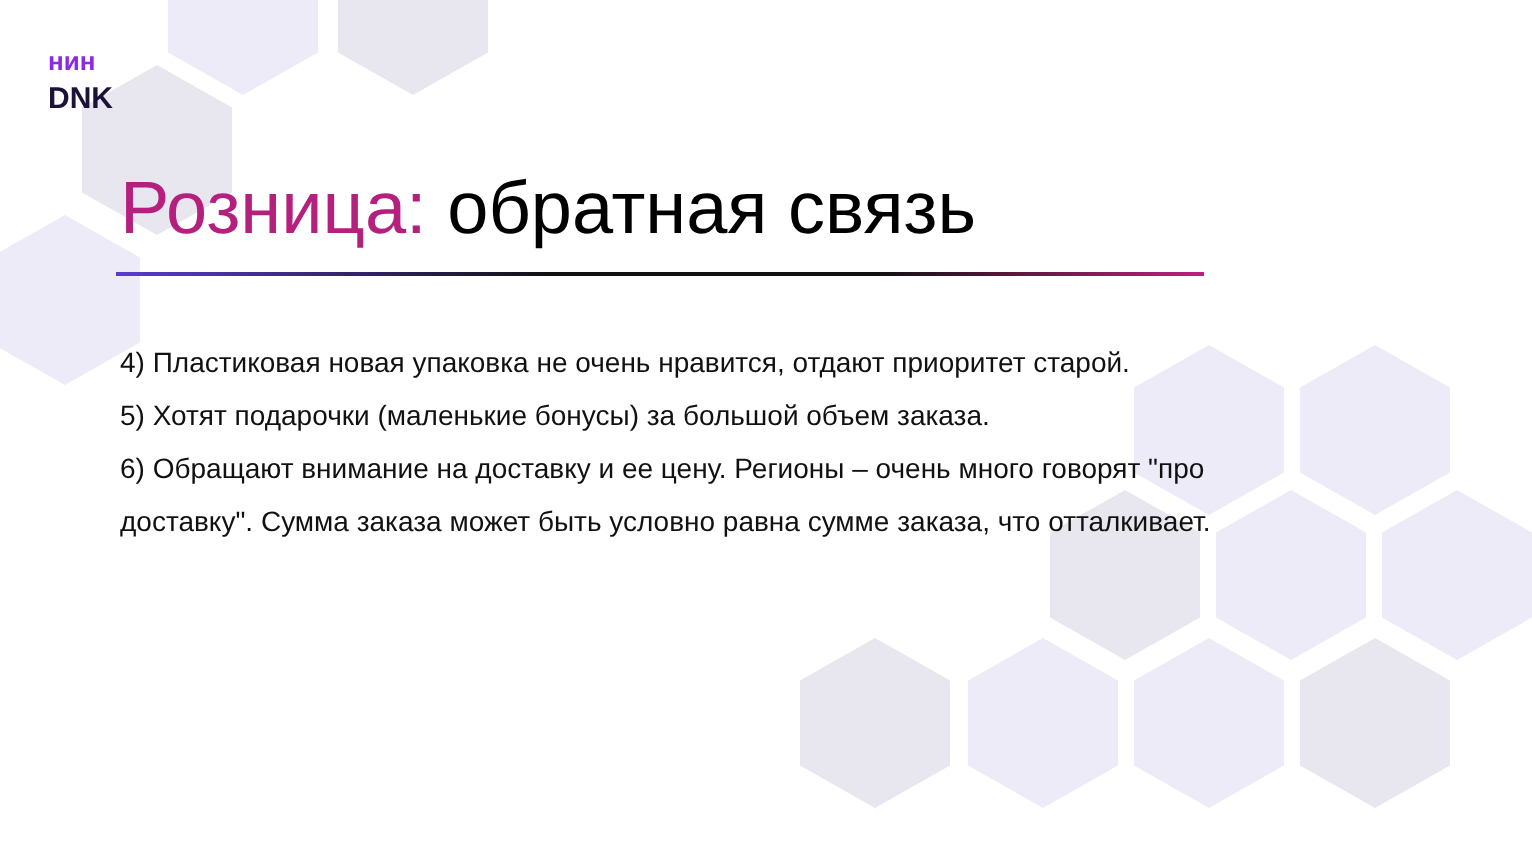ʜᴎʜ
DNK
Розница: обратная связь
4) Пластиковая новая упаковка не очень нравится, отдают приоритет старой.
5) Хотят подарочки (маленькие бонусы) за большой объем заказа.
6) Обращают внимание на доставку и ее цену. Регионы – очень много говорят "про доставку". Сумма заказа может быть условно равна сумме заказа, что отталкивает.